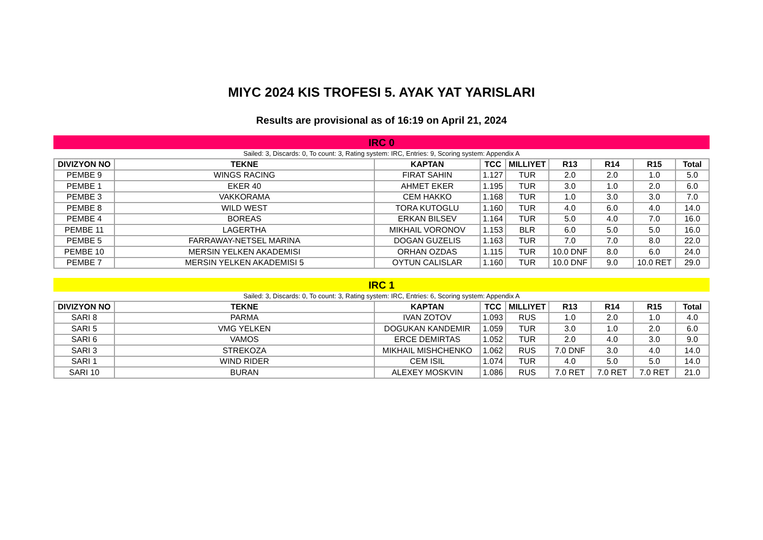MIYC 2024 KIS TROFESI 5. AYAK YAT YARISLARI
Results are provisional as of 16:19 on April 21, 2024
IRC 0
Sailed: 3, Discards: 0, To count: 3, Rating system: IRC, Entries: 9, Scoring system: Appendix A
| DIVIZYON NO | TEKNE | KAPTAN | TCC | MILLIYET | R13 | R14 | R15 | Total |
| --- | --- | --- | --- | --- | --- | --- | --- | --- |
| PEMBE 9 | WINGS RACING | FIRAT SAHIN | 1.127 | TUR | 2.0 | 2.0 | 1.0 | 5.0 |
| PEMBE 1 | EKER 40 | AHMET EKER | 1.195 | TUR | 3.0 | 1.0 | 2.0 | 6.0 |
| PEMBE 3 | VAKKORAMA | CEM HAKKO | 1.168 | TUR | 1.0 | 3.0 | 3.0 | 7.0 |
| PEMBE 8 | WILD WEST | TORA KUTOGLU | 1.160 | TUR | 4.0 | 6.0 | 4.0 | 14.0 |
| PEMBE 4 | BOREAS | ERKAN BILSEV | 1.164 | TUR | 5.0 | 4.0 | 7.0 | 16.0 |
| PEMBE 11 | LAGERTHA | MIKHAIL VORONOV | 1.153 | BLR | 6.0 | 5.0 | 5.0 | 16.0 |
| PEMBE 5 | FARRAWAY-NETSEL MARINA | DOGAN GUZELIS | 1.163 | TUR | 7.0 | 7.0 | 8.0 | 22.0 |
| PEMBE 10 | MERSIN YELKEN AKADEMISI | ORHAN OZDAS | 1.115 | TUR | 10.0 DNF | 8.0 | 6.0 | 24.0 |
| PEMBE 7 | MERSIN YELKEN AKADEMISI 5 | OYTUN CALISLAR | 1.160 | TUR | 10.0 DNF | 9.0 | 10.0 RET | 29.0 |
IRC 1
Sailed: 3, Discards: 0, To count: 3, Rating system: IRC, Entries: 6, Scoring system: Appendix A
| DIVIZYON NO | TEKNE | KAPTAN | TCC | MILLIYET | R13 | R14 | R15 | Total |
| --- | --- | --- | --- | --- | --- | --- | --- | --- |
| SARI 8 | PARMA | IVAN ZOTOV | 1.093 | RUS | 1.0 | 2.0 | 1.0 | 4.0 |
| SARI 5 | VMG YELKEN | DOGUKAN KANDEMIR | 1.059 | TUR | 3.0 | 1.0 | 2.0 | 6.0 |
| SARI 6 | VAMOS | ERCE DEMIRTAS | 1.052 | TUR | 2.0 | 4.0 | 3.0 | 9.0 |
| SARI 3 | STREKOZA | MIKHAIL MISHCHENKO | 1.062 | RUS | 7.0 DNF | 3.0 | 4.0 | 14.0 |
| SARI 1 | WIND RIDER | CEM ISIL | 1.074 | TUR | 4.0 | 5.0 | 5.0 | 14.0 |
| SARI 10 | BURAN | ALEXEY MOSKVIN | 1.086 | RUS | 7.0 RET | 7.0 RET | 7.0 RET | 21.0 |